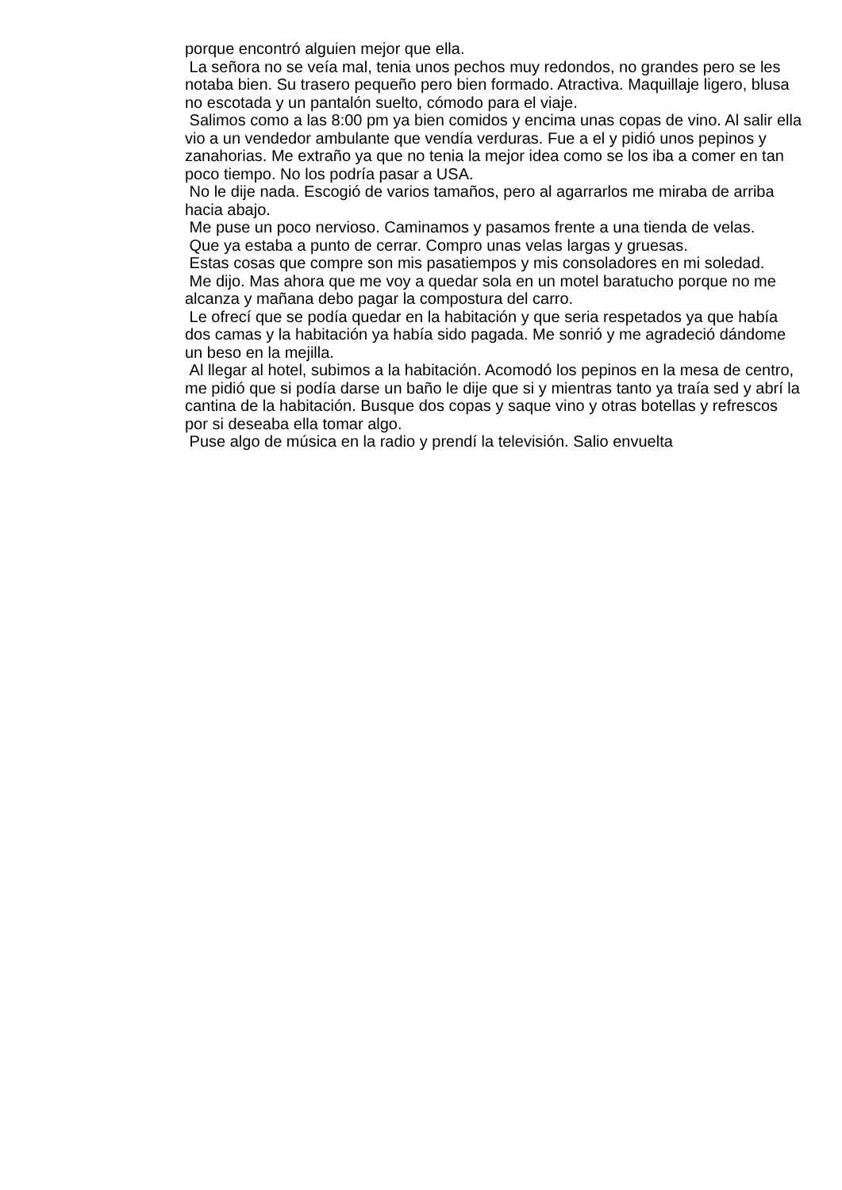porque encontró alguien mejor que ella.
La señora no se veía mal, tenia unos pechos muy redondos, no grandes pero se les notaba bien. Su trasero pequeño pero bien formado. Atractiva. Maquillaje ligero, blusa no escotada y un pantalón suelto, cómodo para el viaje.
Salimos como a las 8:00 pm ya bien comidos y encima unas copas de vino. Al salir ella vio a un vendedor ambulante que vendía verduras. Fue a el y pidió unos pepinos y zanahorias. Me extraño ya que no tenia la mejor idea como se los iba a comer en tan poco tiempo. No los podría pasar a USA.
No le dije nada. Escogió de varios tamaños, pero al agarrarlos me miraba de arriba hacia abajo.
Me puse un poco nervioso. Caminamos y pasamos frente a una tienda de velas.
Que ya estaba a punto de cerrar. Compro unas velas largas y gruesas.
Estas cosas que compre son mis pasatiempos y mis consoladores en mi soledad.
Me dijo. Mas ahora que me voy a quedar sola en un motel baratucho porque no me alcanza y mañana debo pagar la compostura del carro.
Le ofrecí que se podía quedar en la habitación y que seria respetados ya que había dos camas y la habitación ya había sido pagada. Me sonrió y me agradeció dándome un beso en la mejilla.
Al llegar al hotel, subimos a la habitación. Acomodó los pepinos en la mesa de centro, me pidió que si podía darse un baño le dije que si y mientras tanto ya traía sed y abrí la cantina de la habitación. Busque dos copas y saque vino y otras botellas y refrescos por si deseaba ella tomar algo.
Puse algo de música en la radio y prendí la televisión. Salio envuelta